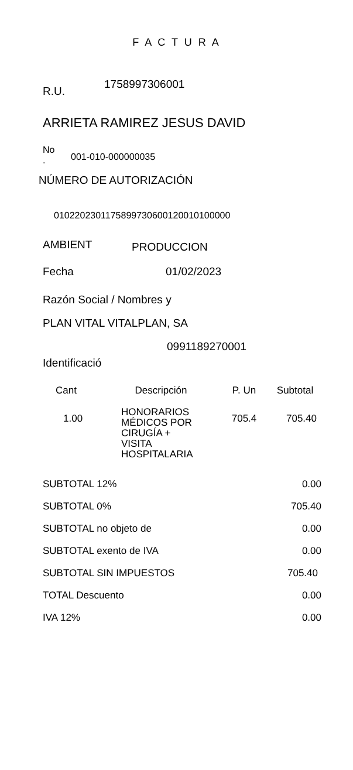F A C T U R A
R.U. 1758997306001
ARRIETA RAMIREZ JESUS DAVID
No
. 001-010-000000035
NÚMERO DE AUTORIZACIÓN
0102202301175899730600120010100000
AMBIENT PRODUCCION
Fecha 01/02/2023
Razón Social / Nombres y
PLAN VITAL VITALPLAN, SA
0991189270001
Identificació
| Cant | Descripción | P. Un | Subtotal |
| --- | --- | --- | --- |
| 1.00 | HONORARIOS MÉDICOS POR CIRUGÍA + VISITA HOSPITALARIA | 705.4 | 705.40 |
| SUBTOTAL 12% | 0.00 |
| SUBTOTAL 0% | 705.40 |
| SUBTOTAL no objeto de | 0.00 |
| SUBTOTAL exento de IVA | 0.00 |
| SUBTOTAL SIN IMPUESTOS | 705.40 |
| TOTAL Descuento | 0.00 |
| IVA 12% | 0.00 |